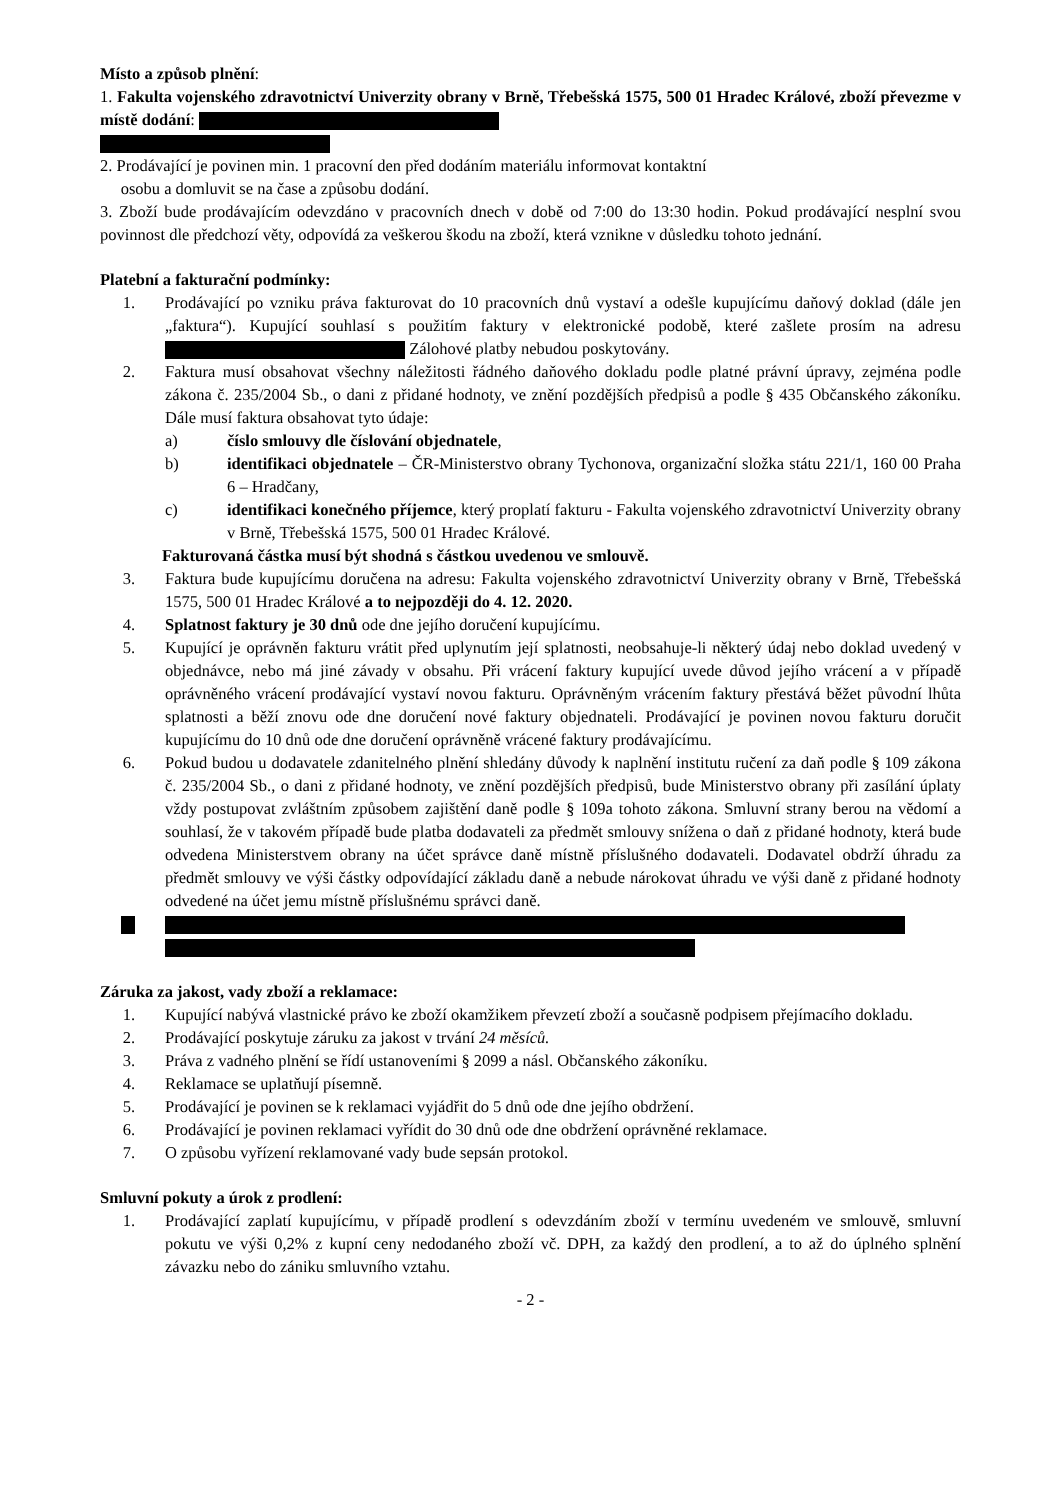Místo a způsob plnění:
1. Fakulta vojenského zdravotnictví Univerzity obrany v Brně, Třebešská 1575, 500 01 Hradec Králové, zboží převezme v místě dodání:
2. Prodávající je povinen min. 1 pracovní den před dodáním materiálu informovat kontaktní
osobu a domluvit se na čase a způsobu dodání.
3. Zboží bude prodávajícím odevzdáno v pracovních dnech v době od 7:00 do 13:30 hodin. Pokud prodávající nesplní svou povinnost dle předchozí věty, odpovídá za veškerou škodu na zboží, která vznikne v důsledku tohoto jednání.
Platební a fakturační podmínky:
1. Prodávající po vzniku práva fakturovat do 10 pracovních dnů vystaví a odešle kupujícímu daňový doklad (dále jen „faktura“). Kupující souhlasí s použitím faktury v elektronické podobě, které zašlete prosím na adresu Zálohové platby nebudou poskytovány.
2. Faktura musí obsahovat všechny náležitosti řádného daňového dokladu podle platné právní úpravy, zejména podle zákona č. 235/2004 Sb., o dani z přidané hodnoty, ve znění pozdějších předpisů a podle § 435 Občanského zákoníku. Dále musí faktura obsahovat tyto údaje:
a) číslo smlouvy dle číslování objednatele,
b) identifikaci objednatele – ČR-Ministerstvo obrany Tychonova, organizační složka státu 221/1, 160 00 Praha 6 – Hradčany,
c) identifikaci konečného příjemce, který proplatí fakturu - Fakulta vojenského zdravotnictví Univerzity obrany v Brně, Třebešská 1575, 500 01 Hradec Králové.
Fakturovaná částka musí být shodná s částkou uvedenou ve smlouvě.
3. Faktura bude kupujícímu doručena na adresu: Fakulta vojenského zdravotnictví Univerzity obrany v Brně, Třebešská 1575, 500 01 Hradec Králové a to nejpozději do 4. 12. 2020.
4. Splatnost faktury je 30 dnů ode dne jejího doručení kupujícímu.
5. Kupující je oprávněn fakturu vrátit před uplynutím její splatnosti, neobsahuje-li některý údaj nebo doklad uvedený v objednávce, nebo má jiné závady v obsahu. Při vrácení faktury kupující uvede důvod jejího vrácení a v případě oprávněného vrácení prodávající vystaví novou fakturu. Oprávněným vrácením faktury přestává běžet původní lhůta splatnosti a běží znovu ode dne doručení nové faktury objednateli. Prodávající je povinen novou fakturu doručit kupujícímu do 10 dnů ode dne doručení oprávněně vrácené faktury prodávajícímu.
6. Pokud budou u dodavatele zdanitelného plnění shledány důvody k naplnění institutu ručení za daň podle § 109 zákona č. 235/2004 Sb., o dani z přidané hodnoty, ve znění pozdějších předpisů, bude Ministerstvo obrany při zasílání úplaty vždy postupovat zvláštním způsobem zajištění daně podle § 109a tohoto zákona. Smluvní strany berou na vědomí a souhlasí, že v takovém případě bude platba dodavateli za předmět smlouvy snížena o daň z přidané hodnoty, která bude odvedena Ministerstvem obrany na účet správce daně místně příslušného dodavateli. Dodavatel obdrží úhradu za předmět smlouvy ve výši částky odpovídající základu daně a nebude nárokovat úhradu ve výši daně z přidané hodnoty odvedené na účet jemu místně příslušnému správci daně.
Záruka za jakost, vady zboží a reklamace:
1. Kupující nabývá vlastnické právo ke zboží okamžikem převzetí zboží a současně podpisem přejímacího dokladu.
2. Prodávající poskytuje záruku za jakost v trvání 24 měsíců.
3. Práva z vadného plnění se řídí ustanoveními § 2099 a násl. Občanského zákoníku.
4. Reklamace se uplatňují písemně.
5. Prodávající je povinen se k reklamaci vyjádřit do 5 dnů ode dne jejího obdržení.
6. Prodávající je povinen reklamaci vyřídit do 30 dnů ode dne obdržení oprávněné reklamace.
7. O způsobu vyřízení reklamované vady bude sepsán protokol.
Smluvní pokuty a úrok z prodlení:
1. Prodávající zaplatí kupujícímu, v případě prodlení s odevzdáním zboží v termínu uvedeném ve smlouvě, smluvní pokutu ve výši 0,2% z kupní ceny nedodaného zboží vč. DPH, za každý den prodlení, a to až do úplného splnění závazku nebo do zániku smluvního vztahu.
- 2 -